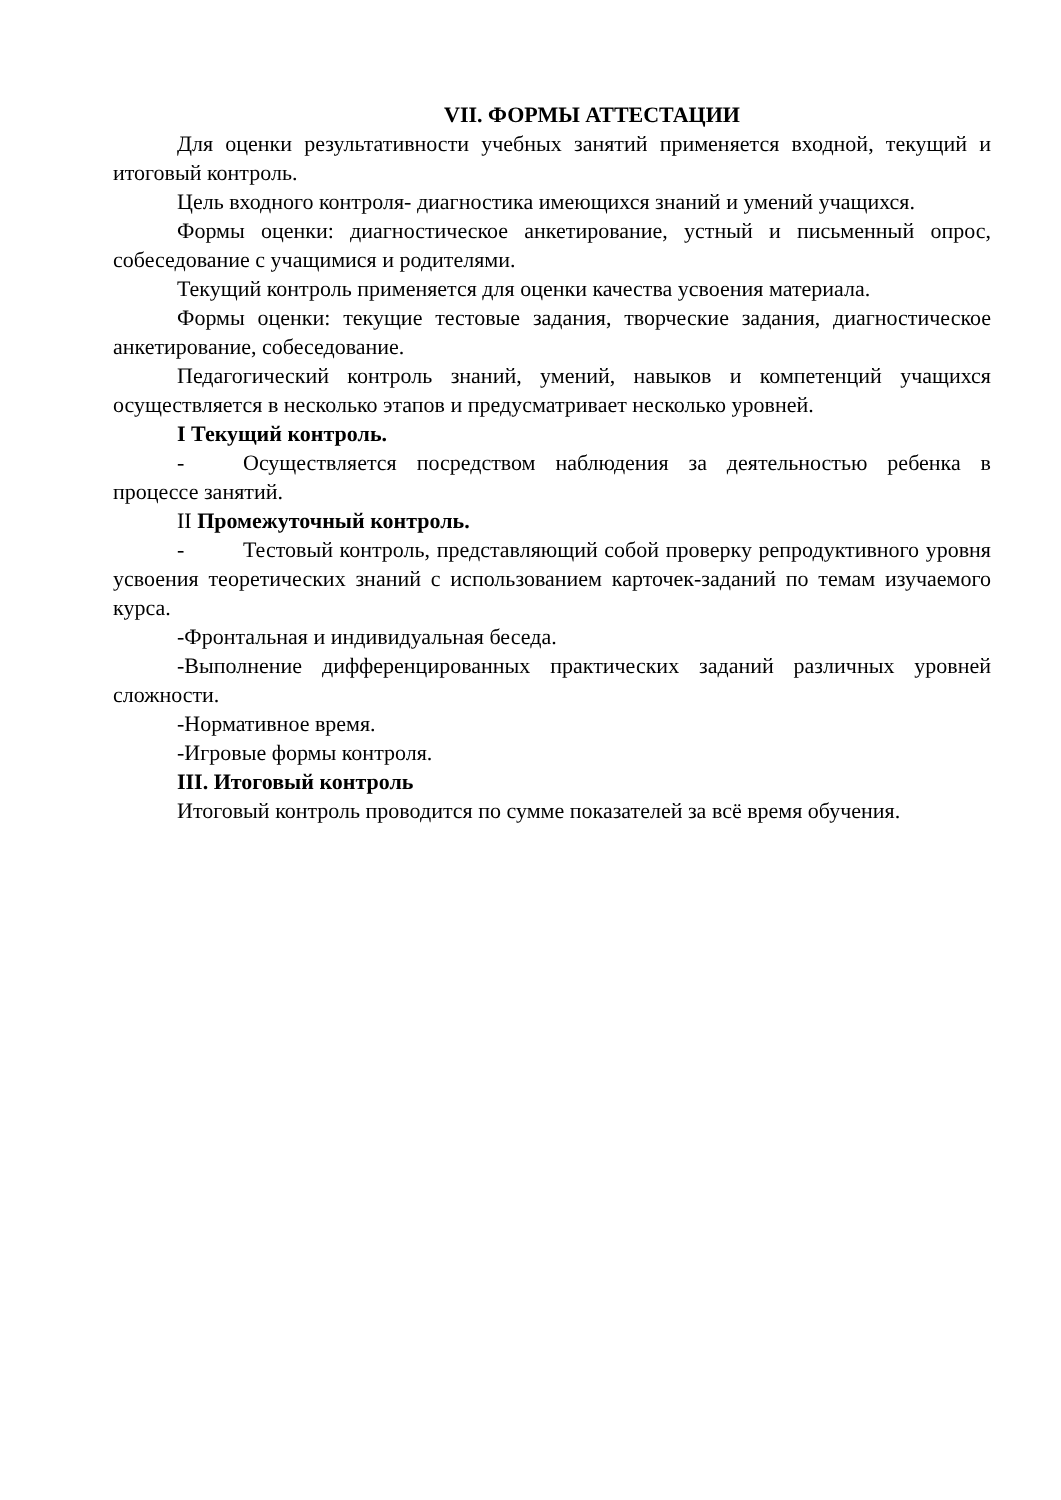VII. ФОРМЫ АТТЕСТАЦИИ
Для оценки результативности учебных занятий применяется входной, текущий и итоговый контроль.
Цель входного контроля- диагностика имеющихся знаний и умений учащихся.
Формы оценки: диагностическое анкетирование, устный и письменный опрос, собеседование с учащимися и родителями.
Текущий контроль применяется для оценки качества усвоения материала.
Формы оценки: текущие тестовые задания, творческие задания, диагностическое анкетирование, собеседование.
Педагогический контроль знаний, умений, навыков и компетенций учащихся осуществляется в несколько этапов и предусматривает несколько уровней.
I Текущий контроль.
- Осуществляется посредством наблюдения за деятельностью ребенка в процессе занятий.
II Промежуточный контроль.
- Тестовый контроль, представляющий собой проверку репродуктивного уровня усвоения теоретических знаний с использованием карточек-заданий по темам изучаемого курса.
-Фронтальная и индивидуальная беседа.
-Выполнение дифференцированных практических заданий различных уровней сложности.
-Нормативное время.
-Игровые формы контроля.
III. Итоговый контроль
Итоговый контроль проводится по сумме показателей за всё время обучения.